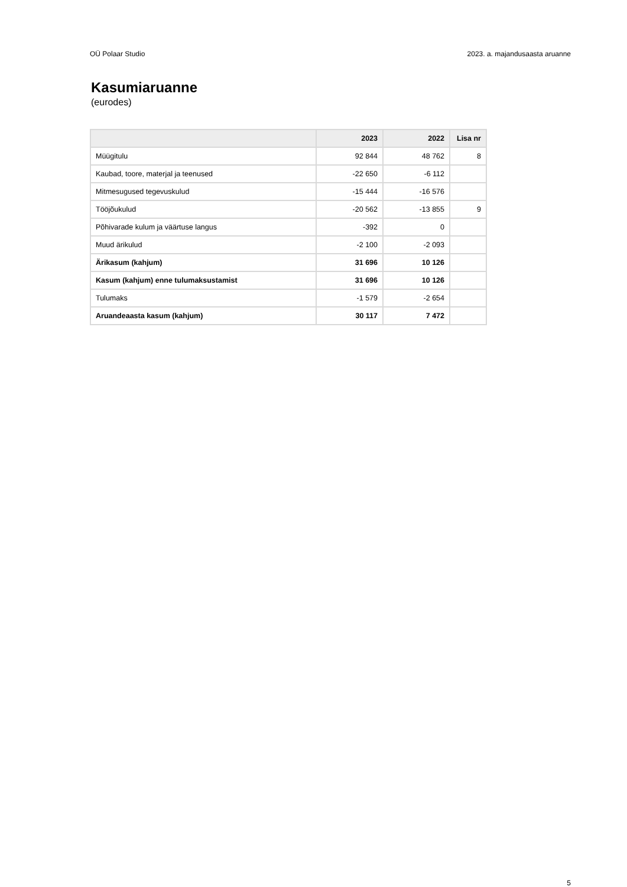OÜ Polaar Studio 2023. a. majandusaasta aruanne
Kasumiaruanne
(eurodes)
| | 2023 | 2022 | Lisa nr |
| --- | --- | --- | --- |
| Müügitulu | 92 844 | 48 762 | 8 |
| Kaubad, toore, materjal ja teenused | -22 650 | -6 112 | |
| Mitmesugused tegevuskulud | -15 444 | -16 576 | |
| Tööjõukulud | -20 562 | -13 855 | 9 |
| Põhivarade kulum ja väärtuse langus | -392 | 0 | |
| Muud ärikulud | -2 100 | -2 093 | |
| Ärikasum (kahjum) | 31 696 | 10 126 | |
| Kasum (kahjum) enne tulumaksustamist | 31 696 | 10 126 | |
| Tulumaks | -1 579 | -2 654 | |
| Aruandeaasta kasum (kahjum) | 30 117 | 7 472 | |
5